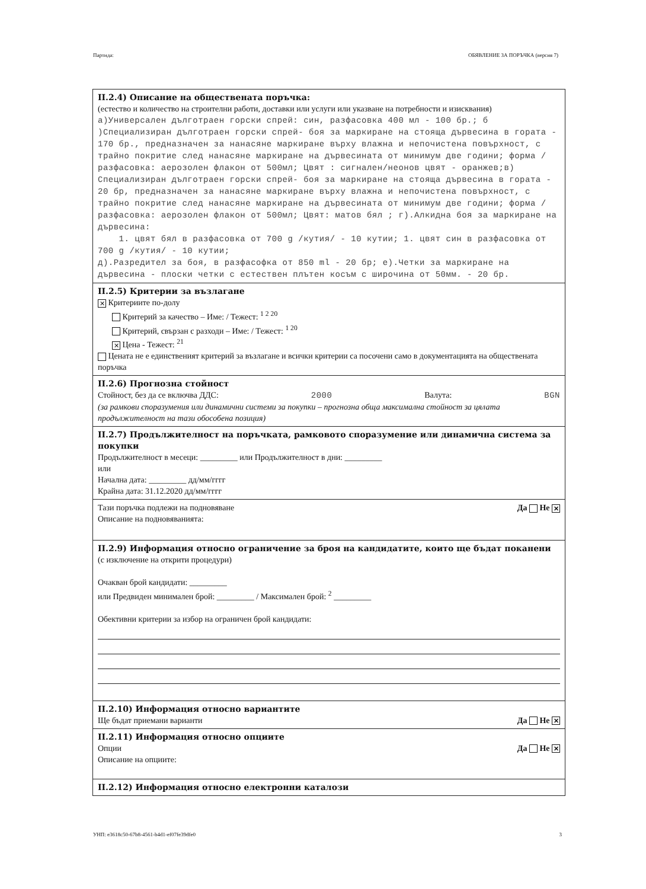Партида: ОБЯВЛЕНИЕ ЗА ПОРЪЧКА (версия 7)
II.2.4) Описание на обществената поръчка:
(естество и количество на строителни работи, доставки или услуги или указване на потребности и изисквания)
а)Универсален дълготраен горски спрей: син, разфасовка 400 мл - 100 бр.; б )Специализиран дълготраен горски спрей- боя за маркиране на стояща дървесина в гората - 170 бр., предназначен за нанасяне маркиране върху влажна и непочистена повърхност, с трайно покритие след нанасяне маркиране на дървесината от минимум две години; форма / разфасовка: аерозолен флакон от 500мл; Цвят : сигнален/неонов цвят - оранжев;в) Специализиран дълготраен горски спрей- боя за маркиране на стояща дървесина в гората - 20 бр, предназначен за нанасяне маркиране върху влажна и непочистена повърхност, с трайно покритие след нанасяне маркиране на дървесината от минимум две години; форма / разфасовка: аерозолен флакон от 500мл; Цвят: матов бял ; г).Алкидна боя за маркиране на дървесина:
1. цвят бял в разфасовка от 700 g /кутия/ - 10 кутии; 1. цвят син в разфасовка от 700 g /кутия/ - 10 кутии;
д).Разредител за боя, в разфасофка от 850 ml - 20 бр; е).Четки за маркиране на дървесина - плоски четки с естествен плътен косъм с широчина от 50мм. - 20 бр.
II.2.5) Критерии за възлагане
✕ Критериите по-долу
Критерий за качество – Име: / Тежест: <sup>1 2 20</sup>
Критерий, свързан с разходи – Име: / Тежест: <sup>1 20</sup>
✕ Цена - Тежест: <sup>21</sup>
Цената не е единственият критерий за възлагане и всички критерии са посочени само в документацията на обществената поръчка
II.2.6) Прогнозна стойност
Стойност, без да се включва ДДС: 2000 Валута: BGN
(за рамкови споразумения или динамични системи за покупки – прогнозна обща максимална стойност за цялата продължителност на тази обособена позиция)
II.2.7) Продължителност на поръчката, рамковото споразумение или динамична система за покупки
Продължителност в месеци: _________ или Продължителност в дни: _________
или
Начална дата: _________ дд/мм/гггг
Крайна дата: 31.12.2020 дд/мм/гггг
Тази поръчка подлежи на подновяване Да Не ✕
Описание на подновяванията:
II.2.9) Информация относно ограничение за броя на кандидатите, които ще бъдат поканени
(с изключение на открити процедури)
Очакван брой кандидати: _________
или Предвиден минимален брой: _________ / Максимален брой: <sup>2</sup> _________
Обективни критерии за избор на ограничен брой кандидати:
II.2.10) Информация относно вариантите
Ще бъдат приемани варианти Да Не ✕
II.2.11) Информация относно опциите
Опции Да Не ✕
Описание на опциите:
II.2.12) Информация относно електронни каталози
УНП: e3618c50-67b8-4561-b4d1-ef07fe39dfe0 3